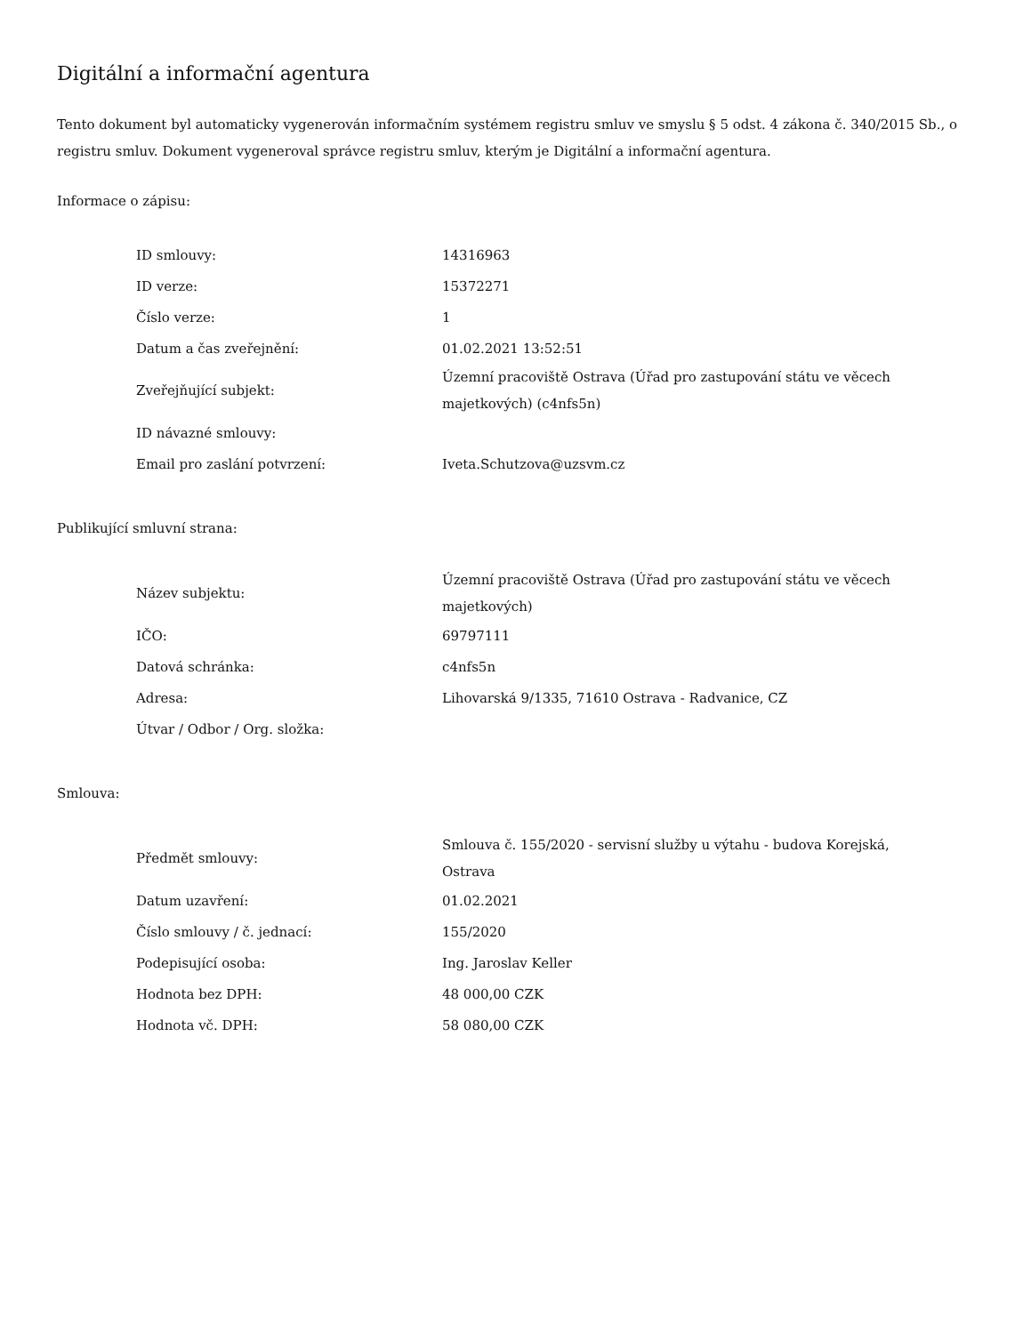Digitální a informační agentura
Tento dokument byl automaticky vygenerován informačním systémem registru smluv ve smyslu § 5 odst. 4 zákona č. 340/2015 Sb., o registru smluv. Dokument vygeneroval správce registru smluv, kterým je Digitální a informační agentura.
Informace o zápisu:
| ID smlouvy: | 14316963 |
| ID verze: | 15372271 |
| Číslo verze: | 1 |
| Datum a čas zveřejnění: | 01.02.2021 13:52:51 |
| Zveřejňující subjekt: | Územní pracoviště Ostrava (Úřad pro zastupování státu ve věcech majetkových) (c4nfs5n) |
| ID návazné smlouvy: | |
| Email pro zaslání potvrzení: | Iveta.Schutzova@uzsvm.cz |
Publikující smluvní strana:
| Název subjektu: | Územní pracoviště Ostrava (Úřad pro zastupování státu ve věcech majetkových) |
| IČO: | 69797111 |
| Datová schránka: | c4nfs5n |
| Adresa: | Lihovarská 9/1335, 71610 Ostrava - Radvanice, CZ |
| Útvar / Odbor / Org. složka: | |
Smlouva:
| Předmět smlouvy: | Smlouva č. 155/2020 - servisní služby u výtahu - budova Korejská, Ostrava |
| Datum uzavření: | 01.02.2021 |
| Číslo smlouvy / č. jednací: | 155/2020 |
| Podepisující osoba: | Ing. Jaroslav Keller |
| Hodnota bez DPH: | 48 000,00 CZK |
| Hodnota vč. DPH: | 58 080,00 CZK |